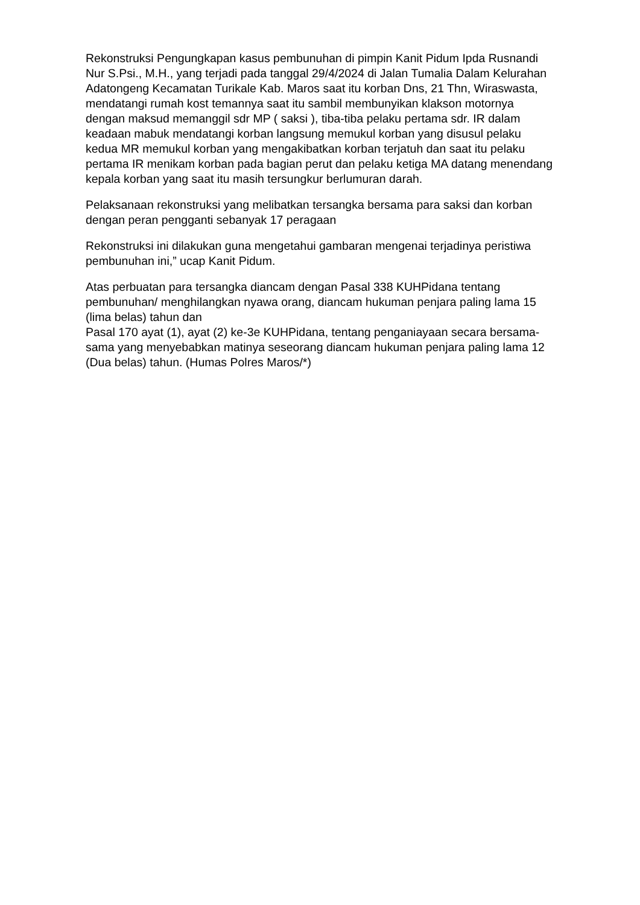Rekonstruksi Pengungkapan kasus pembunuhan di pimpin Kanit Pidum Ipda Rusnandi Nur S.Psi., M.H., yang terjadi pada tanggal 29/4/2024 di Jalan Tumalia Dalam Kelurahan Adatongeng Kecamatan Turikale Kab. Maros saat itu korban Dns, 21 Thn, Wiraswasta, mendatangi rumah kost temannya saat itu sambil membunyikan klakson motornya dengan maksud memanggil sdr MP ( saksi ), tiba-tiba pelaku pertama sdr. IR dalam keadaan mabuk mendatangi korban langsung memukul korban yang disusul pelaku kedua MR memukul korban yang mengakibatkan korban terjatuh dan saat itu pelaku pertama IR menikam korban pada bagian perut dan pelaku ketiga MA datang menendang kepala korban yang saat itu masih tersungkur berlumuran darah.
Pelaksanaan rekonstruksi yang melibatkan tersangka bersama para saksi dan korban dengan peran pengganti sebanyak 17 peragaan
Rekonstruksi ini dilakukan guna mengetahui gambaran mengenai terjadinya peristiwa pembunuhan ini,” ucap Kanit Pidum.
Atas perbuatan para tersangka diancam dengan Pasal 338 KUHPidana tentang pembunuhan/ menghilangkan nyawa orang, diancam hukuman penjara paling lama 15 (lima belas) tahun dan
Pasal 170 ayat (1), ayat (2) ke-3e KUHPidana, tentang penganiayaan secara bersama-sama yang menyebabkan matinya seseorang diancam hukuman penjara paling lama 12 (Dua belas) tahun. (Humas Polres Maros/*)